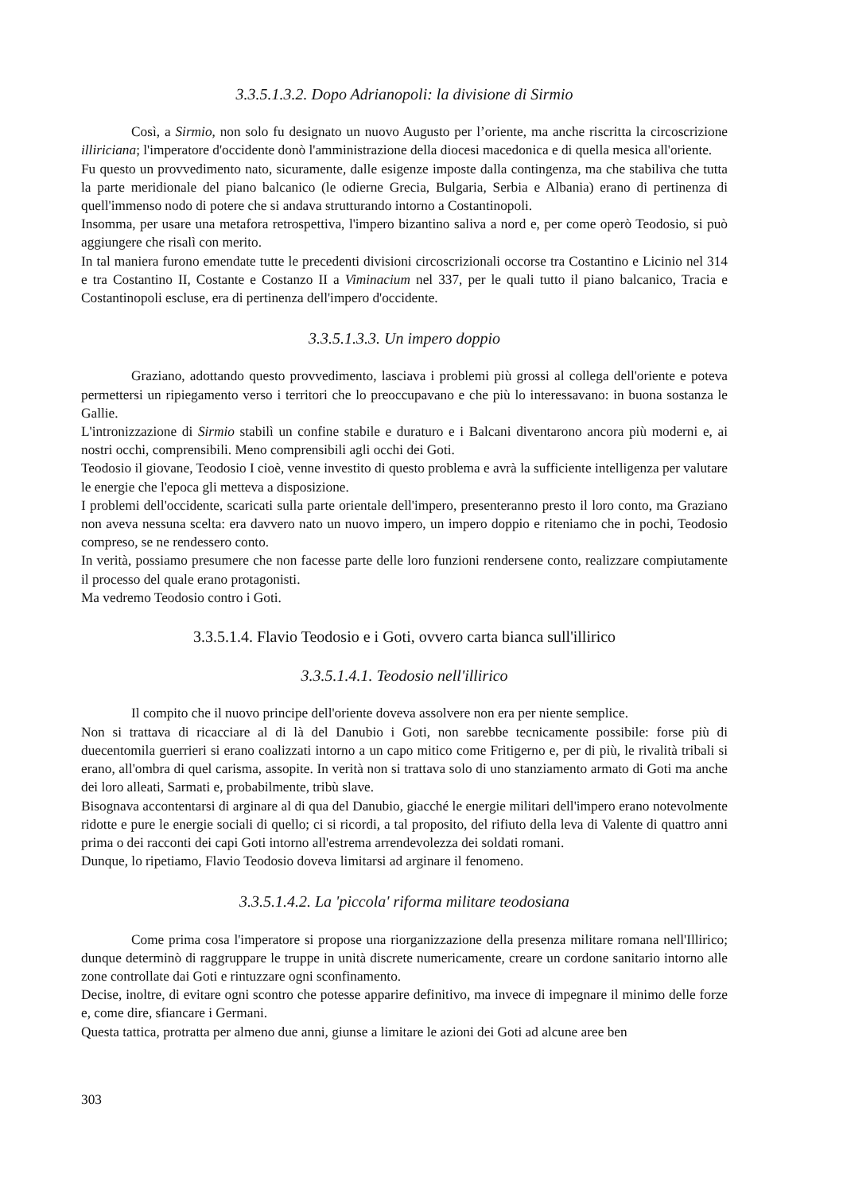3.3.5.1.3.2. Dopo Adrianopoli: la divisione di Sirmio
Così, a Sirmio, non solo fu designato un nuovo Augusto per l’oriente, ma anche riscritta la circoscrizione illiriciana; l'imperatore d'occidente donò l'amministrazione della diocesi macedonica e di quella mesica all'oriente.
Fu questo un provvedimento nato, sicuramente, dalle esigenze imposte dalla contingenza, ma che stabiliva che tutta la parte meridionale del piano balcanico (le odierne Grecia, Bulgaria, Serbia e Albania) erano di pertinenza di quell'immenso nodo di potere che si andava strutturando intorno a Costantinopoli.
Insomma, per usare una metafora retrospettiva, l'impero bizantino saliva a nord e, per come operò Teodosio, si può aggiungere che risalì con merito.
In tal maniera furono emendate tutte le precedenti divisioni circoscrizionali occorse tra Costantino e Licinio nel 314 e tra Costantino II, Costante e Costanzo II a Viminacium nel 337, per le quali tutto il piano balcanico, Tracia e Costantinopoli escluse, era di pertinenza dell'impero d'occidente.
3.3.5.1.3.3. Un impero doppio
Graziano, adottando questo provvedimento, lasciava i problemi più grossi al collega dell'oriente e poteva permettersi un ripiegamento verso i territori che lo preoccupavano e che più lo interessavano: in buona sostanza le Gallie.
L'intronizzazione di Sirmio stabilì un confine stabile e duraturo e i Balcani diventarono ancora più moderni e, ai nostri occhi, comprensibili. Meno comprensibili agli occhi dei Goti.
Teodosio il giovane, Teodosio I cioè, venne investito di questo problema e avrà la sufficiente intelligenza per valutare le energie che l'epoca gli metteva a disposizione.
I problemi dell'occidente, scaricati sulla parte orientale dell'impero, presenteranno presto il loro conto, ma Graziano non aveva nessuna scelta: era davvero nato un nuovo impero, un impero doppio e riteniamo che in pochi, Teodosio compreso, se ne rendessero conto.
In verità, possiamo presumere che non facesse parte delle loro funzioni rendersene conto, realizzare compiutamente il processo del quale erano protagonisti.
Ma vedremo Teodosio contro i Goti.
3.3.5.1.4. Flavio Teodosio e i Goti, ovvero carta bianca sull'illirico
3.3.5.1.4.1. Teodosio nell'illirico
Il compito che il nuovo principe dell'oriente doveva assolvere non era per niente semplice.
Non si trattava di ricacciare al di là del Danubio i Goti, non sarebbe tecnicamente possibile: forse più di duecentomila guerrieri si erano coalizzati intorno a un capo mitico come Fritigerno e, per di più, le rivalità tribali si erano, all'ombra di quel carisma, assopite. In verità non si trattava solo di uno stanziamento armato di Goti ma anche dei loro alleati, Sarmati e, probabilmente, tribù slave.
Bisognava accontentarsi di arginare al di qua del Danubio, giacché le energie militari dell'impero erano notevolmente ridotte e pure le energie sociali di quello; ci si ricordi, a tal proposito, del rifiuto della leva di Valente di quattro anni prima o dei racconti dei capi Goti intorno all'estrema arrendevolezza dei soldati romani.
Dunque, lo ripetiamo, Flavio Teodosio doveva limitarsi ad arginare il fenomeno.
3.3.5.1.4.2. La 'piccola' riforma militare teodosiana
Come prima cosa l'imperatore si propose una riorganizzazione della presenza militare romana nell'Illirico; dunque determinò di raggruppare le truppe in unità discrete numericamente, creare un cordone sanitario intorno alle zone controllate dai Goti e rintuzzare ogni sconfinamento.
Decise, inoltre, di evitare ogni scontro che potesse apparire definitivo, ma invece di impegnare il minimo delle forze e, come dire, sfiancare i Germani.
Questa tattica, protratta per almeno due anni, giunse a limitare le azioni dei Goti ad alcune aree ben
303